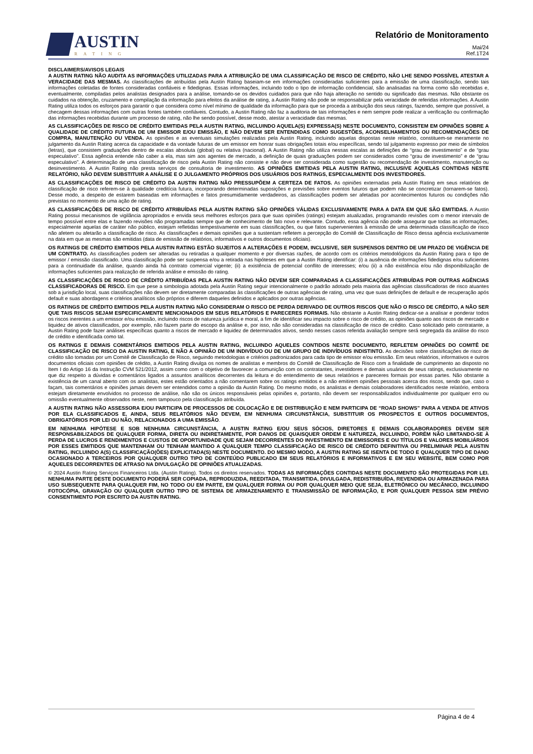AUSTIN
RATING
Relatório de Monitoramento
Mai/24
Ref.1T24
DISCLAIMERS/AVISOS LEGAIS
A AUSTIN RATING NÃO AUDITA AS INFORMAÇÕES UTILIZADAS PARA A ATRIBUIÇÃO DE UMA CLASSIFICAÇÃO DE RISCO DE CRÉDITO, NÃO LHE SENDO POSSÍVEL ATESTAR A VERACIDADE DAS MESMAS. As classificações de atribuídas pela Austin Rating baseiam-se em informações consideradas suficientes para a emissão de uma classificação, sendo tais informações coletadas de fontes consideradas confiáveis e fidedignas. Essas informações, incluindo todo o tipo de informação confidencial, são analisadas na forma como são recebidas e, eventualmente, compiladas pelos analistas designados para a análise, tomando-se os devidos cuidados para que não haja alteração no sentido ou significado das mesmas. Não obstante os cuidados na obtenção, cruzamento e compilação da informação para efeitos da análise de rating, a Austin Rating não pode se responsabilizar pela veracidade de referidas informações. A Austin Rating utiliza todos os esforços para garantir o que considera como nível mínimo de qualidade da informação para que se proceda a atribuição dos seus ratings, fazendo, sempre que possível, a checagem dessas informações com outras fontes também confiáveis. Contudo, a Austin Rating não faz a auditoria de tais informações e nem sempre pode realizar a verificação ou confirmação das informações recebidas durante um processo de rating, não lhe sendo possível, desse modo, atestar a veracidade das mesmas.
AS CLASSIFICAÇÕES DE RISCO DE CRÉDITO EMITIDAS PELA AUSTIN RATING, INCLUINDO AQUELA(S) EXPRESSA(S) NESTE DOCUMENTO, CONSISTEM EM OPINIÕES SOBRE A QUALIDADE DE CRÉDITO FUTURA DE UM EMISSOR E/OU EMISSÃO, E NÃO DEVEM SER ENTENDIDAS COMO SUGESTÕES, ACONSELHAMENTOS OU RECOMENDAÇÕES DE COMPRA, MANUTENÇÃO OU VENDA. As opiniões e as eventuais simulações realizadas pela Austin Rating, incluindo aquelas dispostas neste relatório, constituem-se meramente no julgamento da Austin Rating acerca da capacidade e da vontade futuras de um emissor em honrar suas obrigações totais e/ou específicas, sendo tal julgamento expresso por meio de símbolos (letras), que consistem graduações dentro de escalas absoluta (global) ou relativa (nacional). A Austin Rating não utiliza nessas escalas as definições de “grau de investimento” e de “grau especulativo”. Essa agência entende não caber a ela, mas sim aos agentes de mercado, a definição de quais graduações podem ser considerados como “grau de investimento” e de “grau especulativo”. A determinação de uma classificação de risco pela Austin Rating não consiste e não deve ser considerada como sugestão ou recomendação de investimento, manutenção ou desinvestimento. A Austin Rating não presta serviços de consultoria de investimento. AS OPINIÕES EMITIDAS PELA AUSTIN RATING, INCLUSIVE AQUELAS CONTIDAS NESTE RELATÓRIO, NÃO DEVEM SUBSTITUIR A ANÁLISE E O JULGAMENTO PRÓPRIOS DOS USUÁRIOS DOS RATINGS, ESPECIALMENTE DOS INVESTIDORES.
AS CLASSIFICAÇÕES DE RISCO DE CRÉDITO DA AUSTIN RATING NÃO PRESSUPÕEM A CERTEZA DE FATOS. As opiniões externadas pela Austin Rating em seus relatórios de classificação de risco referem-se à qualidade creditícia futura, incorporando determinadas suposições e previsões sobre eventos futuros que podem não se concretizar (tornarem-se fatos). Desse modo, a despeito de estarem baseadas em informações e fatos presumidamente verdadeiros, as classificações podem ser afetadas por acontecimentos futuros ou condições não previstas no momento de uma ação de rating.
AS CLASSIFICAÇÕES DE RISCO DE CRÉDITO ATRIBUÍDAS PELA AUSTIN RATING SÃO OPINIÕES VÁLIDAS EXCLUSIVAMENTE PARA A DATA EM QUE SÃO EMITIDAS. A Austin Rating possui mecanismos de vigilância apropriados e envida seus melhores esforços para que suas opiniões (ratings) estejam atualizadas, programando revisões com o menor intervalo de tempo possível entre elas e fazendo revisões não programadas sempre que de conhecimento de fato novo e relevante. Contudo, essa agência não pode assegurar que todas as informações, especialmente aquelas de caráter não público, estejam refletidas tempestivamente em suas classificações, ou que fatos supervenientes à emissão de uma determinada classificação de risco não afetem ou afetarão a classificação de risco. As classificações e demais opiniões que a sustentam refletem a percepção do Comitê de Classificação de Risco dessa agência exclusivamente na data em que as mesmas são emitidas (data de emissão de relatórios, informativos e outros documentos oficiais).
OS RATINGS DE CRÉDITO EMITIDOS PELA AUSTIN RATING ESTÃO SUJEITOS A ALTERAÇÕES E PODEM, INCLUSIVE, SER SUSPENSOS DENTRO DE UM PRAZO DE VIGÊNCIA DE UM CONTRATO. As classificações podem ser alteradas ou retiradas a qualquer momento e por diversas razões, de acordo com os critérios metodológicos da Austin Rating para o tipo de emissor / emissão classificado. Uma classificação pode ser suspensa e/ou a retirada nas hipóteses em que a Austin Rating identificar: (i) a ausência de informações fidedignas e/ou suficientes para a continuidade da análise, quando ainda há contrato comercial vigente; (ii) a existência de potencial conflito de interesses; e/ou (ii) a não existência e/ou não disponibilização de informações suficientes para realização de referida análise e emissão do rating.
AS CLASSIFICAÇÕES DE RISCO DE CRÉDITO ATRIBUÍDAS PELA AUSTIN RATING NÃO DEVEM SER COMPARADAS A CLASSIFICAÇÕES ATRIBUÍDAS POR OUTRAS AGÊNCIAS CLASSIFICADORAS DE RISCO. Em que pese a simbologia adotada pela Austin Rating seguir intencionalmente o padrão adotado pela maioria das agências classificadoras de risco atuantes sob a jurisdição local, suas classificações não devem ser diretamente comparadas às classificações de outras agências de rating, uma vez que suas definições de default e de recuperação após default e suas abordagens e critérios analíticos são próprios e diferem daqueles definidos e aplicados por outras agências.
OS RATINGS DE CRÉDITO EMITIDOS PELA AUSTIN RATING NÃO CONSIDERAM O RISCO DE PERDA DERIVADO DE OUTROS RISCOS QUE NÃO O RISCO DE CRÉDITO, A NÃO SER QUE TAIS RISCOS SEJAM ESPECIFICAMENTE MENCIONADOS EM SEUS RELATÓRIOS E PARECERES FORMAIS. Não obstante a Austin Rating dedicar-se a analisar e ponderar todos os riscos inerentes a um emissor e/ou emissão, incluindo riscos de natureza jurídica e moral, a fim de identificar seu impacto sobre o risco de crédito, as opiniões quanto aos riscos de mercado e liquidez de ativos classificados, por exemplo, não fazem parte do escopo da análise e, por isso, não são consideradas na classificação de risco de crédito. Caso solicitado pelo contratante, a Austin Rating pode fazer análises específicas quanto a riscos de mercado e liquidez de determinados ativos, sendo nesses casos referida avaliação sempre será segregada da análise do risco de crédito e identificada como tal.
OS RATINGS E DEMAIS COMENTÁRIOS EMITIDOS PELA AUSTIN RATING, INCLUINDO AQUELES CONTIDOS NESTE DOCUMENTO, REFLETEM OPINIÕES DO COMITÊ DE CLASSIFICAÇÃO DE RISCO DA AUSTIN RATING, E NÃO A OPINIÃO DE UM INDIVÍDUO OU DE UM GRUPO DE INDIVÍDUOS INDISTINTO. As decisões sobre classificações de risco de crédito são tomadas por um Comitê de Classificação de Risco, seguindo metodologias e critérios padronizados para cada tipo de emissor e/ou emissão. Em seus relatórios, informativos e outros documentos oficiais com opiniões de crédito, a Austin Rating divulga os nomes de analistas e membros do Comitê de Classificação de Risco com a finalidade de cumprimento ao disposto no Item I do Artigo 16 da Instrução CVM 521/2012, assim como com o objetivo de favorecer a comunição com os contratantes, investidores e demais usuários de seus ratings, exclusivamente no que diz respeito a dúvidas e comentários ligados a assuntos analíticos decorrentes da leitura e do entendimento de seus relatórios e pareceres formais por essas partes. Não obstante a existência de um canal aberto com os analistas, estes estão orientados a não comentarem sobre os ratings emitidos e a não emitirem opiniões pessoais acerca dos riscos, sendo que, caso o façam, tais comentários e opiniões jamais devem ser entendidos como a opinião da Austin Rating. Do mesmo modo, os analistas e demais colaboradores identificados neste relatório, embora estejam diretamente envolvidos no processo de análise, não são os únicos responsáveis pelas opiniões e, portanto, não devem ser responsabilizados individualmente por qualquer erro ou omissão eventualmente observados neste, nem tampouco pela classificação atribuída.
A AUSTIN RATING NÃO ASSESSORA E/OU PARTICIPA DE PROCESSOS DE COLOCAÇÃO E DE DISTRIBUIÇÃO E NEM PARTICIPA DE “ROAD SHOWS” PARA A VENDA DE ATIVOS POR ELA CLASSIFICADOS E, AINDA, SEUS RELATÓRIOS NÃO DEVEM, EM NENHUMA CIRCUNSTÂNCIA, SUBSTITUIR OS PROSPECTOS E OUTROS DOCUMENTOS, OBRIGATÓRIOS POR LEI OU NÃO, RELACIONADOS A UMA EMISSÃO.
EM NENHUMA HIPÓTESE E SOB NENHUMA CIRCUNSTÂNCIA, A AUSTIN RATING E/OU SEUS SÓCIOS, DIRETORES E DEMAIS COLABORADORES DEVEM SER RESPONSABILIZADOS DE QUALQUER FORMA, DIRETA OU INDIRETAMENTE, POR DANOS DE QUAISQUER ORDEM E NATUREZA, INCLUINDO, PORÉM NÃO LIMITANDO-SE À PERDA DE LUCROS E RENDIMENTOS E CUSTOS DE OPORTUNIDADE QUE SEJAM DECORRENTES DO INVESTIMENTO EM EMISSORES E OU TÍTULOS E VALORES MOBILIÁRIOS POR ESSES EMITIDOS QUE MANTENHAM OU TENHAM MANTIDO A QUALQUER TEMPO CLASSIFICAÇÃO DE RISCO DE CRÉDITO DEFINITIVA OU PRELIMINAR PELA AUSTIN RATING, INCLUINDO A(S) CLASSIFICAÇÃO(ÕES) EXPLICITADA(S) NESTE DOCUMENTO. DO MESMO MODO, A AUSTIN RATING SE ISENTA DE TODO E QUALQUER TIPO DE DANO OCASIONADO A TERCEIROS POR QUALQUER OUTRO TIPO DE CONTEÚDO PUBLICADO EM SEUS RELATÓRIOS E INFORMATIVOS E EM SEU WEBSITE, BEM COMO POR AQUELES DECORRENTES DE ATRASO NA DIVULGAÇÃO DE OPINIÕES ATUALIZADAS.
© 2024 Austin Rating Serviços Financeiros Ltda. (Austin Rating). Todos os direitos reservados. TODAS AS INFORMAÇÕES CONTIDAS NESTE DOCUMENTO SÃO PROTEGIDAS POR LEI. NENHUMA PARTE DESTE DOCUMENTO PODERÁ SER COPIADA, REPRODUZIDA, REEDITADA, TRANSMITIDA, DIVULGADA, REDISTRIBUÍDA, REVENDIDA OU ARMAZENADA PARA USO SUBSEQUENTE PARA QUALQUER FIM, NO TODO OU EM PARTE, EM QUALQUER FORMA OU POR QUALQUER MEIO QUE SEJA, ELETRÔNICO OU MECÂNICO, INCLUINDO FOTOCÓPIA, GRAVAÇÃO OU QUALQUER OUTRO TIPO DE SISTEMA DE ARMAZENAMENTO E TRANSMISSÃO DE INFORMAÇÃO, E POR QUALQUER PESSOA SEM PRÉVIO CONSENTIMENTO POR ESCRITO DA AUSTIN RATING.
Página 4 de 4